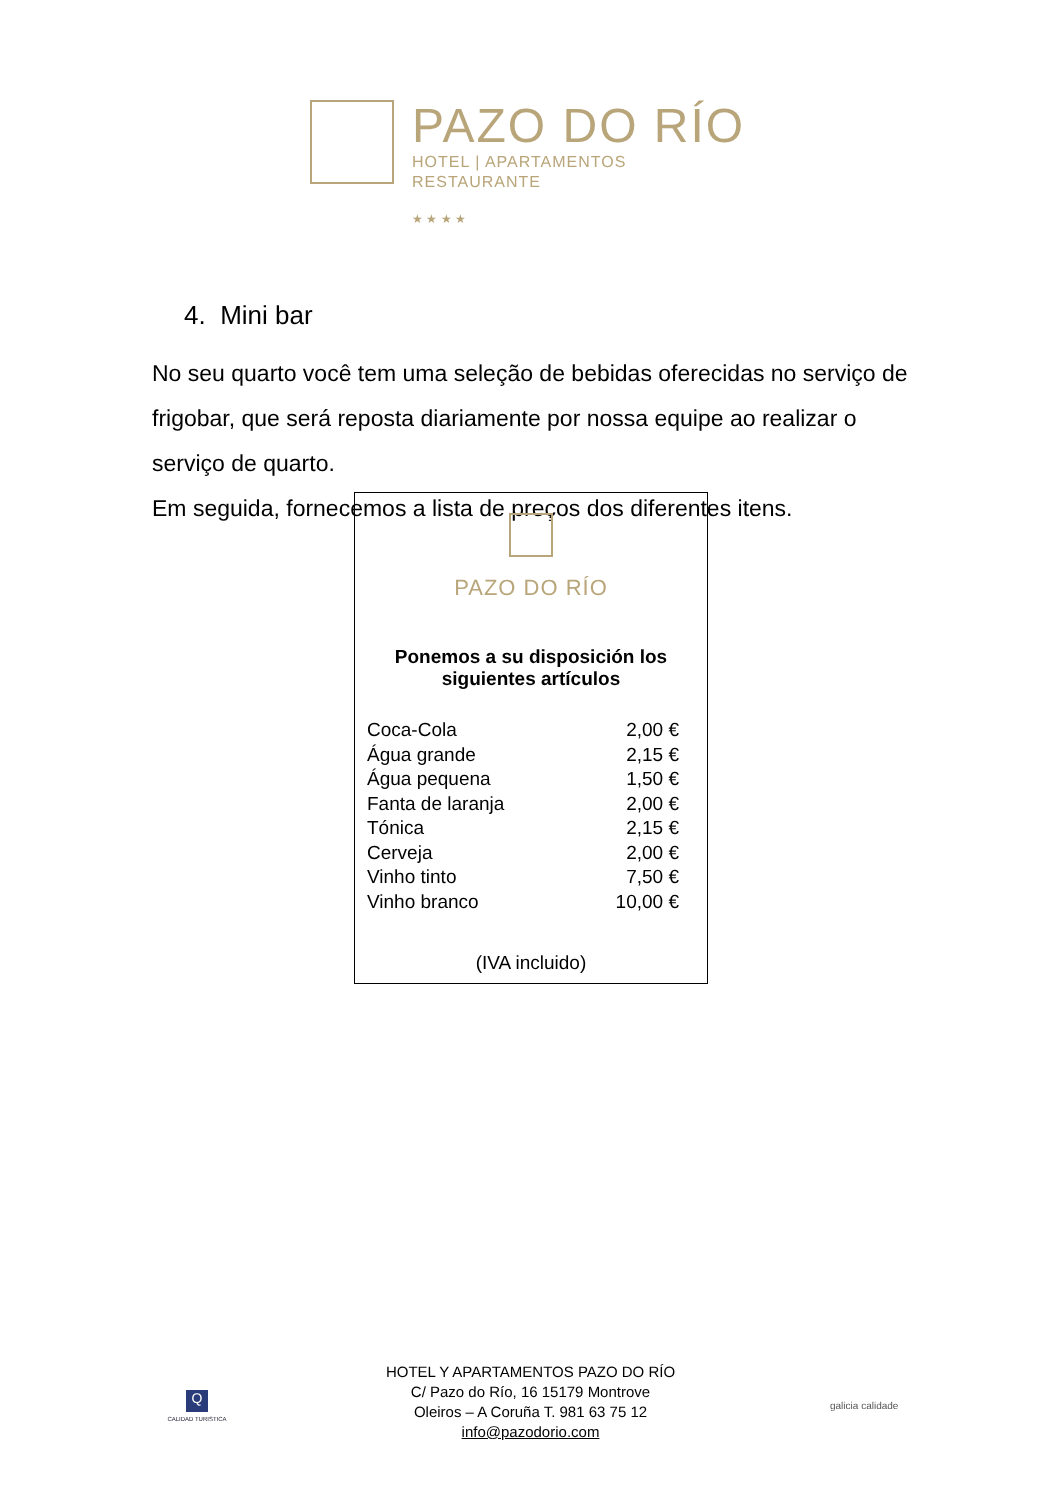PAZO DO RÍO
HOTEL | APARTAMENTOS
RESTAURANTE
★ ★ ★ ★
4. Mini bar
No seu quarto você tem uma seleção de bebidas oferecidas no serviço de frigobar, que será reposta diariamente por nossa equipe ao realizar o serviço de quarto.
Em seguida, fornecemos a lista de preços dos diferentes itens.
PAZO DO RÍO
Ponemos a su disposición los
siguientes artículos
| Coca-Cola | 2,00 € |
| Água grande | 2,15 € |
| Água pequena | 1,50 € |
| Fanta de laranja | 2,00 € |
| Tónica | 2,15 € |
| Cerveja | 2,00 € |
| Vinho tinto | 7,50 € |
| Vinho branco | 10,00 € |
(IVA incluido)
Q
CALIDAD TURISTICA
HOTEL Y APARTAMENTOS PAZO DO RÍO
C/ Pazo do Río, 16 15179 Montrove
Oleiros – A Coruña T. 981 63 75 12
info@pazodorio.com
galicia calidade